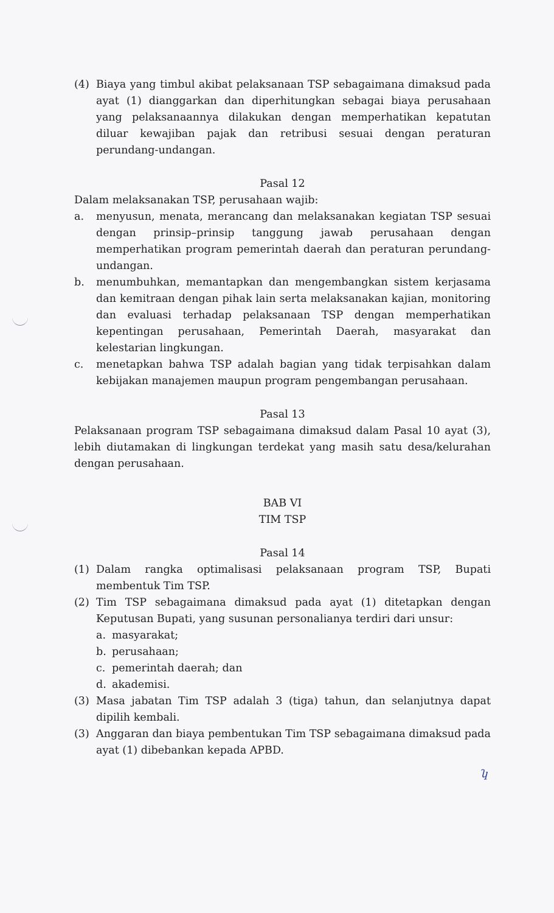(4) Biaya yang timbul akibat pelaksanaan TSP sebagaimana dimaksud pada ayat (1) dianggarkan dan diperhitungkan sebagai biaya perusahaan yang pelaksanaannya dilakukan dengan memperhatikan kepatutan diluar kewajiban pajak dan retribusi sesuai dengan peraturan perundang-undangan.
Pasal 12
Dalam melaksanakan TSP, perusahaan wajib:
a. menyusun, menata, merancang dan melaksanakan kegiatan TSP sesuai dengan prinsip–prinsip tanggung jawab perusahaan dengan memperhatikan program pemerintah daerah dan peraturan perundang-undangan.
b. menumbuhkan, memantapkan dan mengembangkan sistem kerjasama dan kemitraan dengan pihak lain serta melaksanakan kajian, monitoring dan evaluasi terhadap pelaksanaan TSP dengan memperhatikan kepentingan perusahaan, Pemerintah Daerah, masyarakat dan kelestarian lingkungan.
c. menetapkan bahwa TSP adalah bagian yang tidak terpisahkan dalam kebijakan manajemen maupun program pengembangan perusahaan.
Pasal 13
Pelaksanaan program TSP sebagaimana dimaksud dalam Pasal 10 ayat (3), lebih diutamakan di lingkungan terdekat yang masih satu desa/kelurahan dengan perusahaan.
BAB VI
TIM TSP
Pasal 14
(1) Dalam rangka optimalisasi pelaksanaan program TSP, Bupati membentuk Tim TSP.
(2) Tim TSP sebagaimana dimaksud pada ayat (1) ditetapkan dengan Keputusan Bupati, yang susunan personalianya terdiri dari unsur:
a. masyarakat;
b. perusahaan;
c. pemerintah daerah; dan
d. akademisi.
(3) Masa jabatan Tim TSP adalah 3 (tiga) tahun, dan selanjutnya dapat dipilih kembali.
(3) Anggaran dan biaya pembentukan Tim TSP sebagaimana dimaksud pada ayat (1) dibebankan kepada APBD.
ʮ